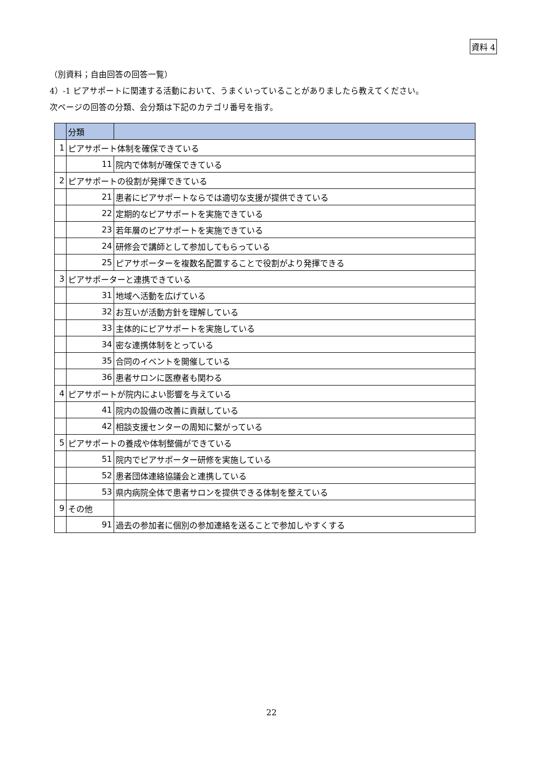資料 4
（別資料；自由回答の回答一覧）
4）-1 ピアサポートに関連する活動において、うまくいっていることがありましたら教えてください。
次ページの回答の分類、会分類は下記のカテゴリ番号を指す。
| | 分類 | |
| 1 | ピアサポート体制を確保できている | |
| | 11 | 院内で体制が確保できている |
| 2 | ピアサポートの役割が発揮できている | |
| | 21 | 患者にピアサポートならでは適切な支援が提供できている |
| | 22 | 定期的なピアサポートを実施できている |
| | 23 | 若年層のピアサポートを実施できている |
| | 24 | 研修会で講師として参加してもらっている |
| | 25 | ピアサポーターを複数名配置することで役割がより発揮できる |
| 3 | ピアサポーターと連携できている | |
| | 31 | 地域へ活動を広げている |
| | 32 | お互いが活動方針を理解している |
| | 33 | 主体的にピアサポートを実施している |
| | 34 | 密な連携体制をとっている |
| | 35 | 合同のイベントを開催している |
| | 36 | 患者サロンに医療者も関わる |
| 4 | ピアサポートが院内によい影響を与えている | |
| | 41 | 院内の設備の改善に貢献している |
| | 42 | 相談支援センターの周知に繋がっている |
| 5 | ピアサポートの養成や体制整備ができている | |
| | 51 | 院内でピアサポーター研修を実施している |
| | 52 | 患者団体連絡協議会と連携している |
| | 53 | 県内病院全体で患者サロンを提供できる体制を整えている |
| 9 | その他 | |
| | 91 | 過去の参加者に個別の参加連絡を送ることで参加しやすくする |
22